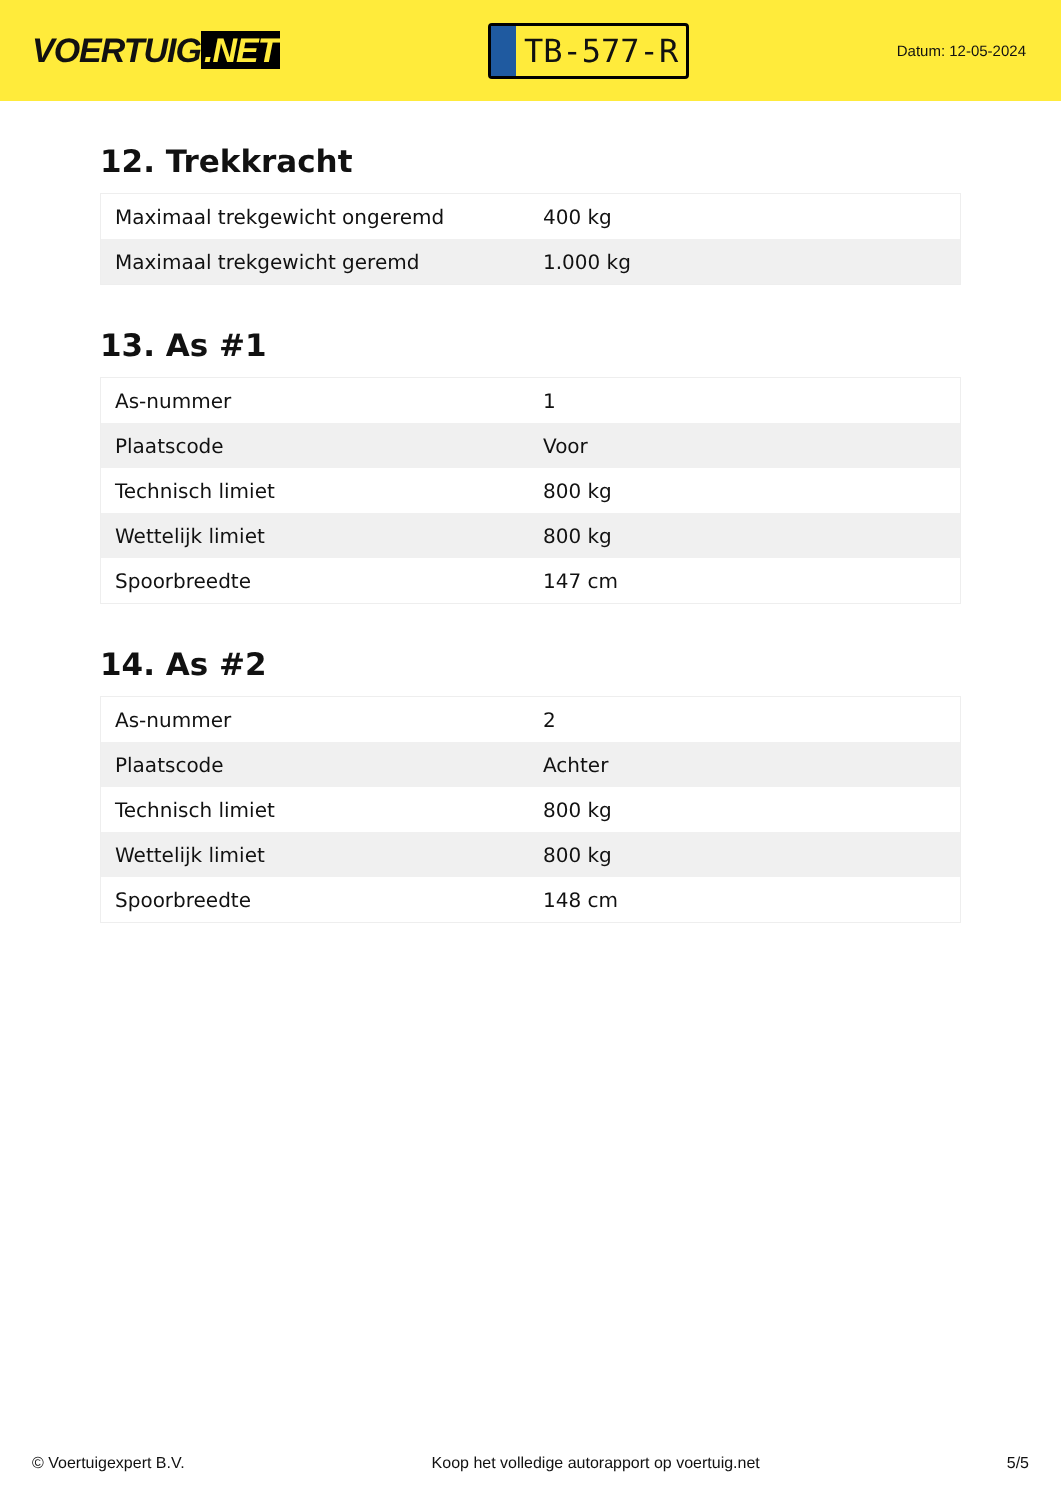VOERTUIG.NET
TB-577-R
Datum: 12-05-2024
12. Trekkracht
| Maximaal trekgewicht ongeremd | 400 kg |
| Maximaal trekgewicht geremd | 1.000 kg |
13. As #1
| As-nummer | 1 |
| Plaatscode | Voor |
| Technisch limiet | 800 kg |
| Wettelijk limiet | 800 kg |
| Spoorbreedte | 147 cm |
14. As #2
| As-nummer | 2 |
| Plaatscode | Achter |
| Technisch limiet | 800 kg |
| Wettelijk limiet | 800 kg |
| Spoorbreedte | 148 cm |
© Voertuigexpert B.V. Koop het volledige autorapport op voertuig.net 5/5